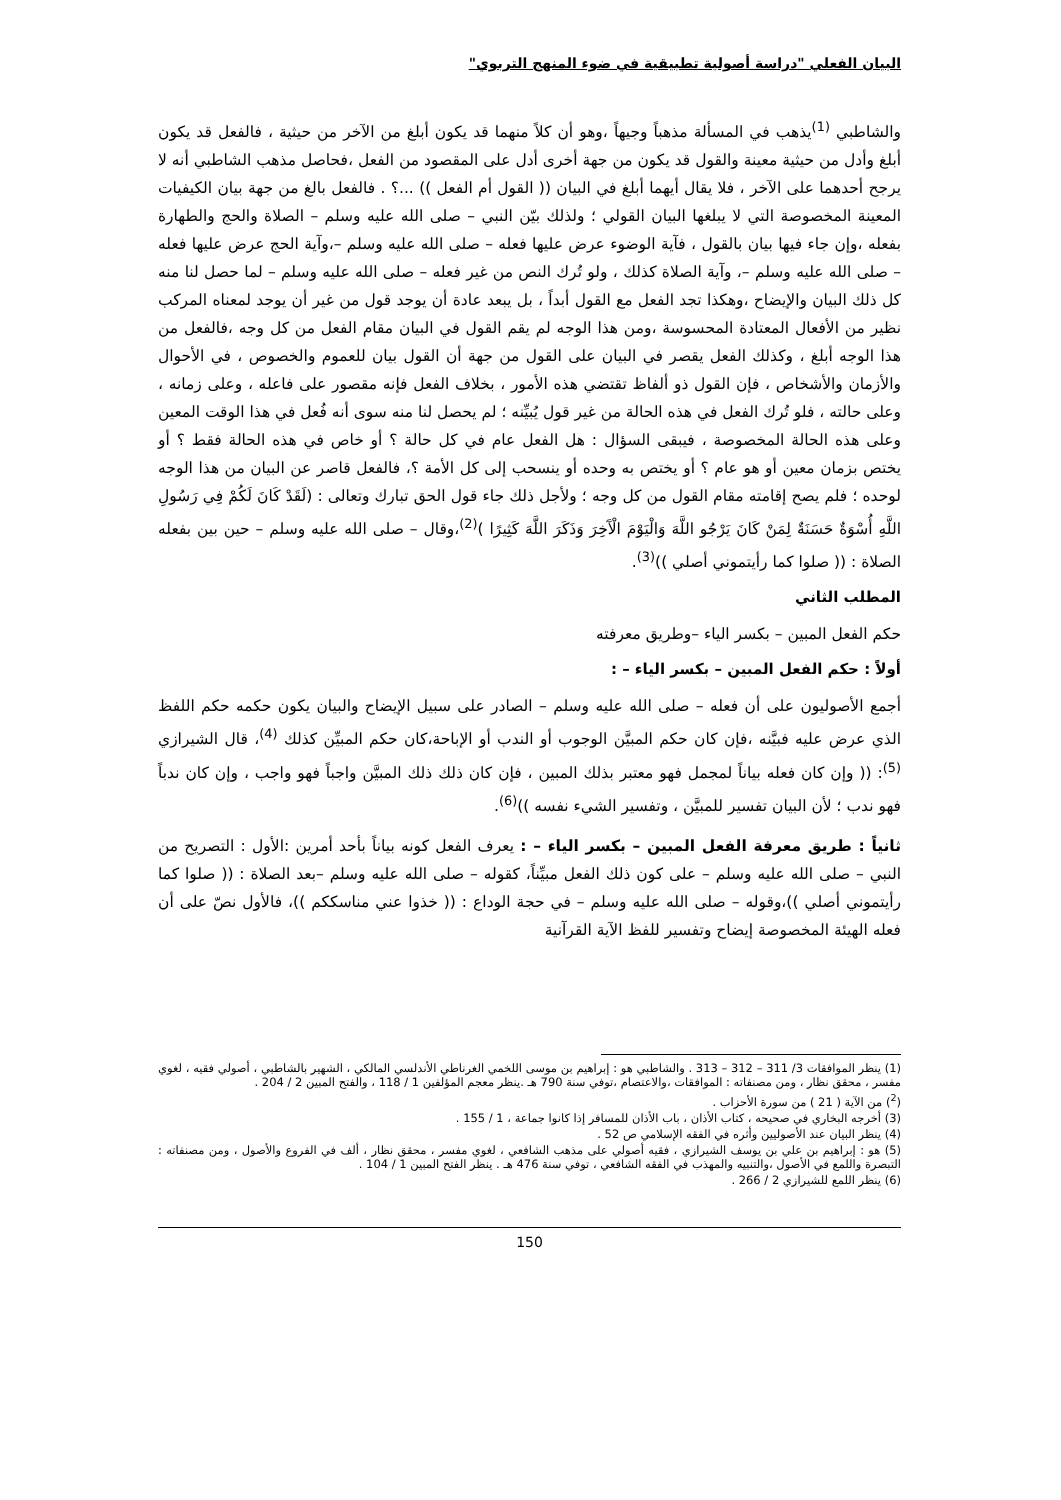البيان الفعلي "دراسة أصولية تطبيقية في ضوء المنهج التربوي"
والشاطبي <sup>(1)</sup>يذهب في المسألة مذهباً وجيهاً ،وهو أن كلاً منهما قد يكون أبلغ من الآخر من حيثية ، فالفعل قد يكون أبلغ وأدل من حيثية معينة والقول قد يكون من جهة أخرى أدل على المقصود من الفعل ،فحاصل مذهب الشاطبي أنه لا يرجح أحدهما على الآخر ، فلا يقال أيهما أبلغ في البيان (( القول أم الفعل )) ...؟ . فالفعل بالغ من جهة بيان الكيفيات المعينة المخصوصة التي لا يبلغها البيان القولي ؛ ولذلك بيّن النبي – صلى الله عليه وسلم – الصلاة والحج والطهارة بفعله ،وإن جاء فيها بيان بالقول ، فآية الوضوء عرض عليها فعله – صلى الله عليه وسلم –،وآية الحج عرض عليها فعله – صلى الله عليه وسلم –، وآية الصلاة كذلك ، ولو تُرك النص من غير فعله – صلى الله عليه وسلم – لما حصل لنا منه كل ذلك البيان والإيضاح ،وهكذا تجد الفعل مع القول أبداً ، بل يبعد عادة أن يوجد قول من غير أن يوجد لمعناه المركب نظير من الأفعال المعتادة المحسوسة ،ومن هذا الوجه لم يقم القول في البيان مقام الفعل من كل وجه ،فالفعل من هذا الوجه أبلغ ، وكذلك الفعل يقصر في البيان على القول من جهة أن القول بيان للعموم والخصوص ، في الأحوال والأزمان والأشخاص ، فإن القول ذو ألفاظ تقتضي هذه الأمور ، بخلاف الفعل فإنه مقصور على فاعله ، وعلى زمانه ، وعلى حالته ، فلو تُرك الفعل في هذه الحالة من غير قول يُبيِّنه ؛ لم يحصل لنا منه سوى أنه فُعل في هذا الوقت المعين وعلى هذه الحالة المخصوصة ، فيبقى السؤال : هل الفعل عام في كل حالة ؟ أو خاص في هذه الحالة فقط ؟ أو يختص بزمان معين أو هو عام ؟ أو يختص به وحده أو ينسحب إلى كل الأمة ؟، فالفعل قاصر عن البيان من هذا الوجه لوحده ؛ فلم يصح إقامته مقام القول من كل وجه ؛ ولأجل ذلك جاء قول الحق تبارك وتعالى : (لَقَدْ كَانَ لَكُمْ فِي رَسُولِ اللَّهِ أُسْوَةٌ حَسَنَةٌ لِمَنْ كَانَ يَرْجُو اللَّهَ وَالْيَوْمَ الْآَخِرَ وَذَكَرَ اللَّهَ كَثِيرًا )<sup>(2)</sup>،وقال – صلى الله عليه وسلم – حين بين بفعله الصلاة : (( صلوا كما رأيتموني أصلي ))<sup>(3)</sup>.
المطلب الثاني
حكم الفعل المبين – بكسر الياء –وطريق معرفته
أولاً : حكم الفعل المبين – بكسر الياء – :
أجمع الأصوليون على أن فعله – صلى الله عليه وسلم – الصادر على سبيل الإيضاح والبيان يكون حكمه حكم اللفظ الذي عرض عليه فبيَّنه ،فإن كان حكم المبيَّن الوجوب أو الندب أو الإباحة،كان حكم المبيِّن كذلك <sup>(4)</sup>، قال الشيرازي <sup>(5)</sup>: (( وإن كان فعله بياناً لمجمل فهو معتبر بذلك المبين ، فإن كان ذلك ذلك المبيَّن واجباً فهو واجب ، وإن كان ندباً فهو ندب ؛ لأن البيان تفسير للمبيَّن ، وتفسير الشيء نفسه ))<sup>(6)</sup>.
ثانياً : طريق معرفة الفعل المبين – بكسر الياء – : يعرف الفعل كونه بياناً بأحد أمرين :الأول : التصريح من النبي – صلى الله عليه وسلم – على كون ذلك الفعل مبيِّناً، كقوله – صلى الله عليه وسلم –بعد الصلاة : (( صلوا كما رأيتموني أصلي ))،وقوله – صلى الله عليه وسلم – في حجة الوداع : (( خذوا عني مناسككم ))، فالأول نصّ على أن فعله الهيئة المخصوصة إيضاح وتفسير للفظ الآية القرآنية
(1) ينظر الموافقات 3/ 311 – 312 – 313 . والشاطبي هو : إبراهيم بن موسى اللخمي الغرناطي الأندلسي المالكي ، الشهير بالشاطبي ، أصولي فقيه ، لغوي مفسر ، محقق نظار ، ومن مصنفاته : الموافقات ،والاعتصام ،توفي سنة 790 هـ .ينظر معجم المؤلفين 1 / 118 ، والفتح المبين 2 / 204 .
(<sup>2</sup>) من الآية ( 21 ) من سورة الأحزاب .
(3) أخرجه البخاري في صحيحه ، كتاب الأذان ، باب الأذان للمسافر إذا كانوا جماعة ، 1 / 155 .
(4) ينظر البيان عند الأصوليين وأثره في الفقه الإسلامي ص 52 .
(5) هو : إبراهيم بن علي بن يوسف الشيرازي ، فقيه أصولي على مذهب الشافعي ، لغوي مفسر ، محقق نظار ، ألف في الفروع والأصول ، ومن مصنفاته : التبصرة واللمع في الأصول ،والتنبيه والمهذب في الفقه الشافعي ، توفي سنة 476 هـ . ينظر الفتح المبين 1 / 104 .
(6) ينظر اللمع للشيرازي 2 / 266 .
150